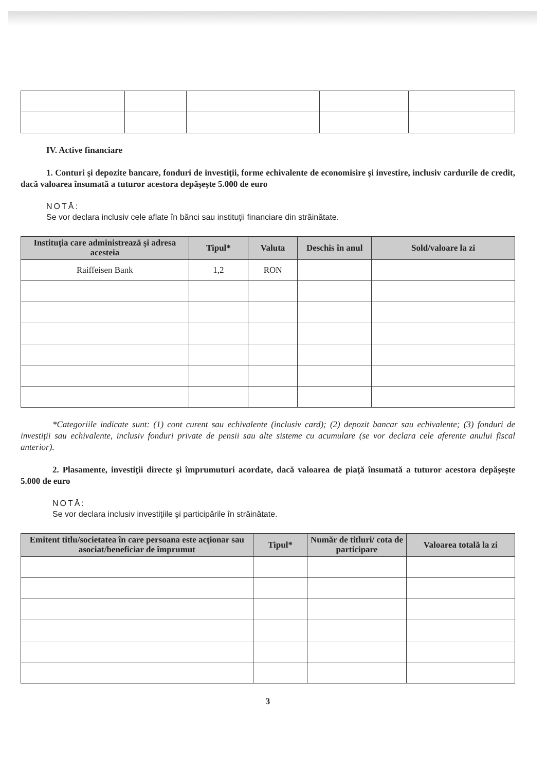IV. Active financiare
1. Conturi şi depozite bancare, fonduri de investiţii, forme echivalente de economisire şi investire, inclusiv cardurile de credit, dacă valoarea însumată a tuturor acestora depăşeşte 5.000 de euro
NOTĂ:
Se vor declara inclusiv cele aflate în bănci sau instituţii financiare din străinătate.
| Instituţia care administrează şi adresa acesteia | Tipul* | Valuta | Deschis în anul | Sold/valoare la zi |
| --- | --- | --- | --- | --- |
| Raiffeisen Bank | 1,2 | RON | | |
*Categoriile indicate sunt: (1) cont curent sau echivalente (inclusiv card); (2) depozit bancar sau echivalente; (3) fonduri de investiţii sau echivalente, inclusiv fonduri private de pensii sau alte sisteme cu acumulare (se vor declara cele aferente anului fiscal anterior).
2. Plasamente, investiţii directe şi împrumuturi acordate, dacă valoarea de piaţă însumată a tuturor acestora depăşeşte 5.000 de euro
NOTĂ:
Se vor declara inclusiv investiţiile şi participările în străinătate.
| Emitent titlu/societatea în care persoana este acţionar sau asociat/beneficiar de împrumut | Tipul* | Număr de titluri/ cota de participare | Valoarea totală la zi |
| --- | --- | --- | --- |
3